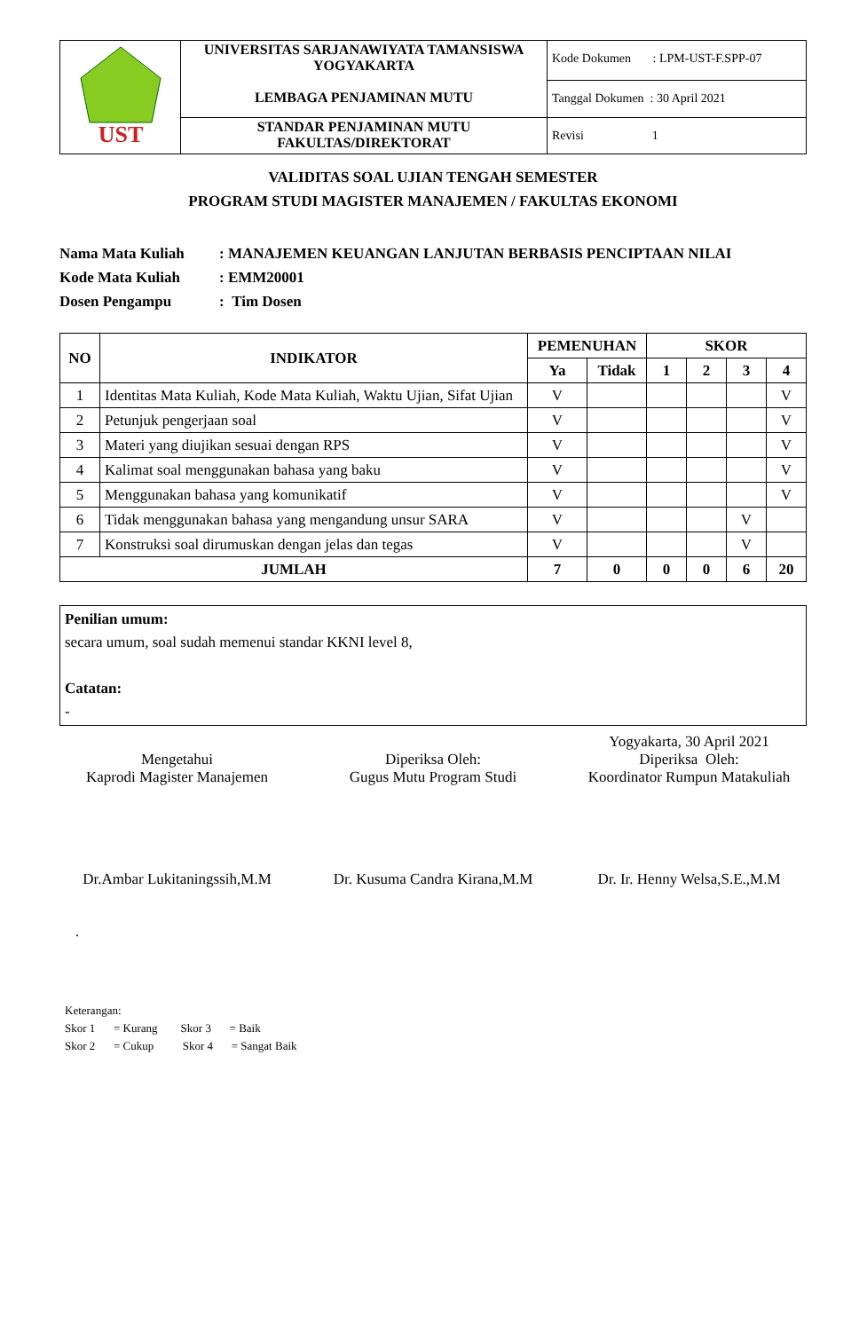| UST | UNIVERSITAS SARJANAWIYATA TAMANSISWA YOGYAKARTA LEMBAGA PENJAMINAN MUTU | Kode Dokumen : LPM-UST-F.SPP-07 |
| | | Tanggal Dokumen : 30 April 2021 |
| | STANDAR PENJAMINAN MUTU FAKULTAS/DIREKTORAT | Revisi 1 |
VALIDITAS SOAL UJIAN TENGAH SEMESTER
PROGRAM STUDI MAGISTER MANAJEMEN / FAKULTAS EKONOMI
Nama Mata Kuliah: MANAJEMEN KEUANGAN LANJUTAN BERBASIS PENCIPTAAN NILAI
Kode Mata Kuliah: EMM20001
Dosen Pengampu: Tim Dosen
| NO | INDIKATOR | PEMENUHAN | | SKOR | | | |
| --- | --- | --- | --- | --- | --- | --- | --- |
| | | Ya | Tidak | 1 | 2 | 3 | 4 |
| 1 | Identitas Mata Kuliah, Kode Mata Kuliah, Waktu Ujian, Sifat Ujian | V | | | | | V |
| 2 | Petunjuk pengerjaan soal | V | | | | | V |
| 3 | Materi yang diujikan sesuai dengan RPS | V | | | | | V |
| 4 | Kalimat soal menggunakan bahasa yang baku | V | | | | | V |
| 5 | Menggunakan bahasa yang komunikatif | V | | | | | V |
| 6 | Tidak menggunakan bahasa yang mengandung unsur SARA | V | | | | V | |
| 7 | Konstruksi soal dirumuskan dengan jelas dan tegas | V | | | | V | |
| JUMLAH | | 7 | 0 | 0 | 0 | 6 | 20 |
Penilian umum:
secara umum, soal sudah memenui standar KKNI level 8,
Catatan:
-
Mengetahui
Kaprodi Magister Manajemen
Dr.Ambar Lukitaningssih,M.M
Diperiksa Oleh:
Gugus Mutu Program Studi
Dr. Kusuma Candra Kirana,M.M
Yogyakarta, 30 April 2021
Diperiksa Oleh:
Koordinator Rumpun Matakuliah
Dr. Ir. Henny Welsa,S.E.,M.M
.
Keterangan:
Skor 1 = Kurang Skor 3 = Baik
Skor 2 = Cukup Skor 4 = Sangat Baik